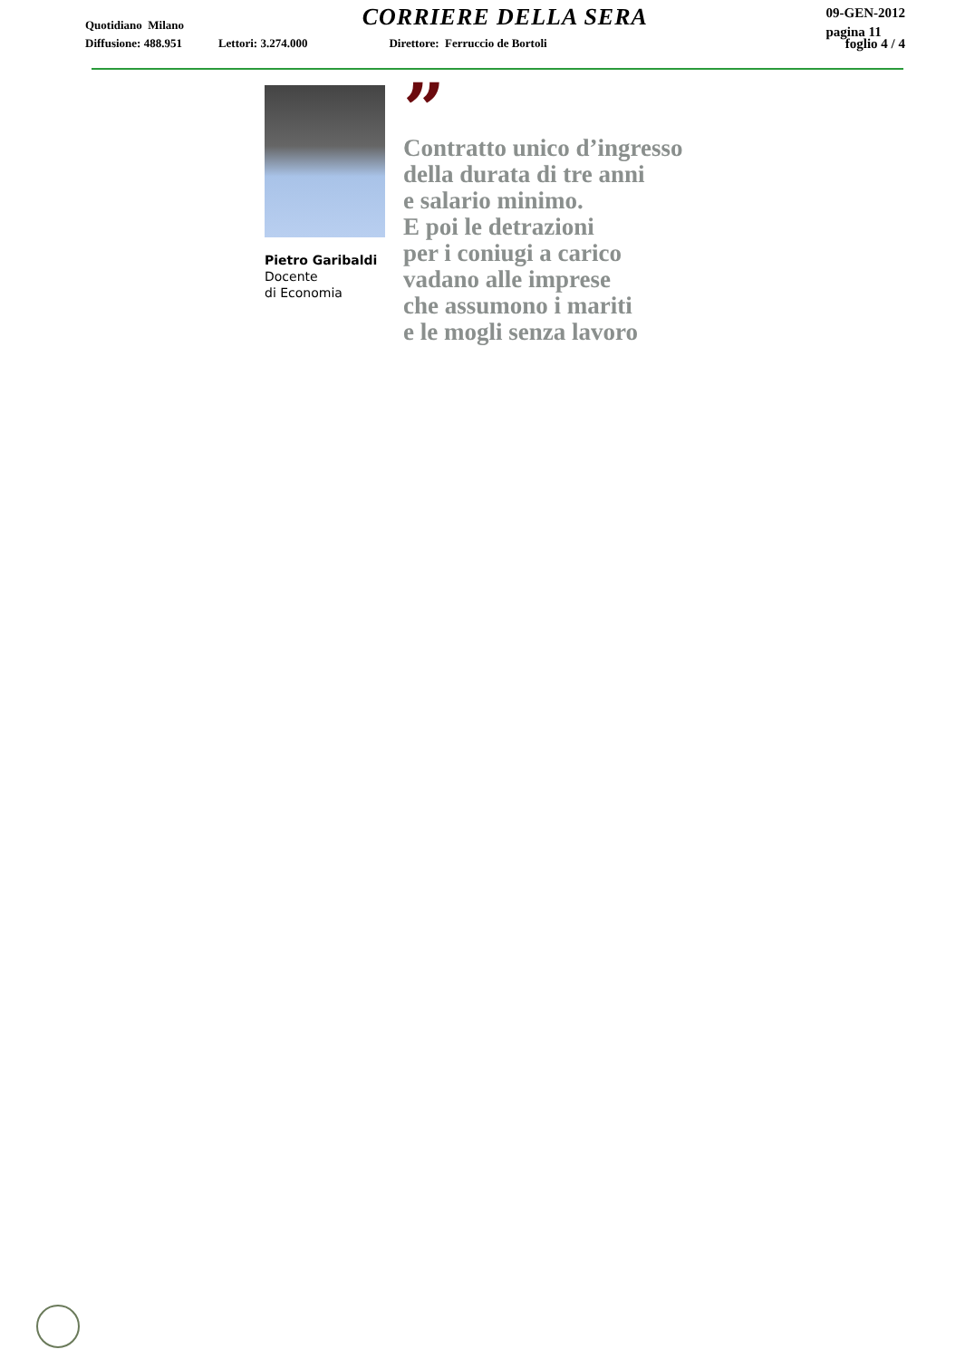Quotidiano Milano
CORRIERE DELLA SERA
09-GEN-2012
pagina 11
Diffusione: 488.951 Lettori: 3.274.000 Direttore: Ferruccio de Bortoli foglio 4 / 4
Pietro Garibaldi
Docente
di Economia
”
Contratto unico d’ingresso
della durata di tre anni
e salario minimo.
E poi le detrazioni
per i coniugi a carico
vadano alle imprese
che assumono i mariti
e le mogli senza lavoro